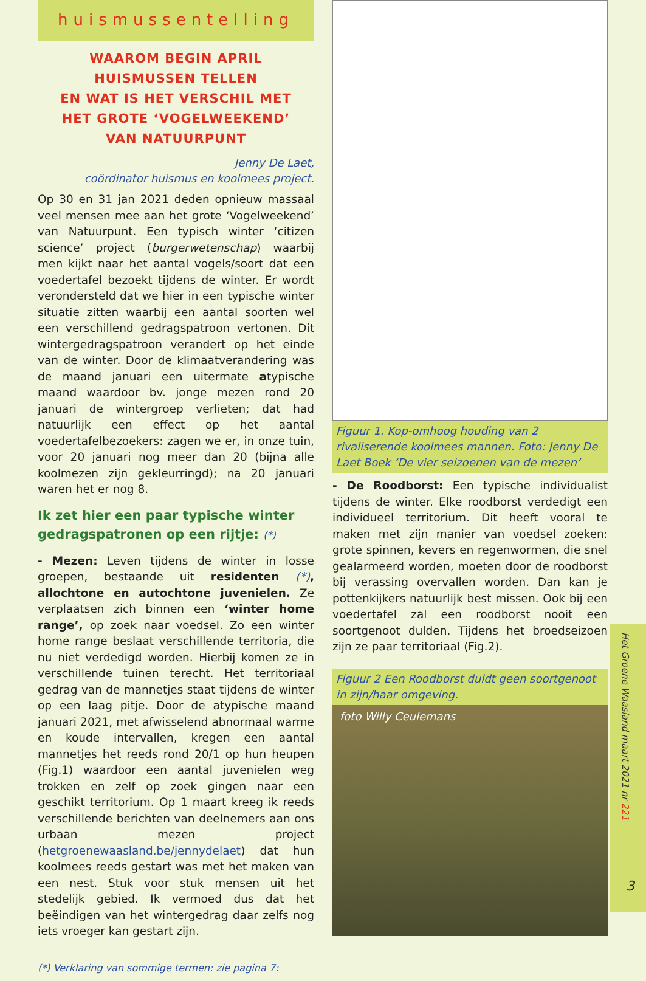huismussentelling
WAAROM BEGIN APRIL
HUISMUSSEN TELLEN
EN WAT IS HET VERSCHIL MET
HET GROTE ‘VOGELWEEKEND’
VAN NATUURPUNT
Jenny De Laet,
coördinator huismus en koolmees project.
Op 30 en 31 jan 2021 deden opnieuw massaal veel mensen mee aan het grote ‘Vogelweekend’ van Natuurpunt. Een typisch winter ‘citizen science’ project (burgerwetenschap) waarbij men kijkt naar het aantal vogels/soort dat een voedertafel bezoekt tijdens de winter. Er wordt verondersteld dat we hier in een typische winter situatie zitten waarbij een aantal soorten wel een verschillend gedragspatroon vertonen. Dit wintergedragspatroon verandert op het einde van de winter. Door de klimaatverandering was de maand januari een uitermate atypische maand waardoor bv. jonge mezen rond 20 januari de wintergroep verlieten; dat had natuurlijk een effect op het aantal voedertafelbezoekers: zagen we er, in onze tuin, voor 20 januari nog meer dan 20 (bijna alle koolmezen zijn gekleurringd); na 20 januari waren het er nog 8.
Ik zet hier een paar typische winter gedragspatronen op een rijtje: (*)
- Mezen: Leven tijdens de winter in losse groepen, bestaande uit residenten (*), allochtone en autochtone juvenielen. Ze verplaatsen zich binnen een ‘winter home range’, op zoek naar voedsel. Zo een winter home range beslaat verschillende territoria, die nu niet verdedigd worden. Hierbij komen ze in verschillende tuinen terecht. Het territoriaal gedrag van de mannetjes staat tijdens de winter op een laag pitje. Door de atypische maand januari 2021, met afwisselend abnormaal warme en koude intervallen, kregen een aantal mannetjes het reeds rond 20/1 op hun heupen (Fig.1) waardoor een aantal juvenielen weg trokken en zelf op zoek gingen naar een geschikt territorium. Op 1 maart kreeg ik reeds verschillende berichten van deelnemers aan ons urbaan mezen project (hetgroenewaasland.be/jennydelaet) dat hun koolmees reeds gestart was met het maken van een nest. Stuk voor stuk mensen uit het stedelijk gebied. Ik vermoed dus dat het beëindigen van het wintergedrag daar zelfs nog iets vroeger kan gestart zijn.
(*) Verklaring van sommige termen: zie pagina 7:
Figuur 1. Kop-omhoog houding van 2 rivaliserende koolmees mannen. Foto: Jenny De Laet Boek ‘De vier seizoenen van de mezen’
- De Roodborst: Een typische individualist tijdens de winter. Elke roodborst verdedigt een individueel territorium. Dit heeft vooral te maken met zijn manier van voedsel zoeken: grote spinnen, kevers en regenwormen, die snel gealarmeerd worden, moeten door de roodborst bij verassing overvallen worden. Dan kan je pottenkijkers natuurlijk best missen. Ook bij een voedertafel zal een roodborst nooit een soortgenoot dulden. Tijdens het broedseizoen zijn ze paar territoriaal (Fig.2).
Figuur 2 Een Roodborst duldt geen soortgenoot in zijn/haar omgeving.
foto Willy Ceulemans
Het Groene Waasland maart 2021 nr 221
3